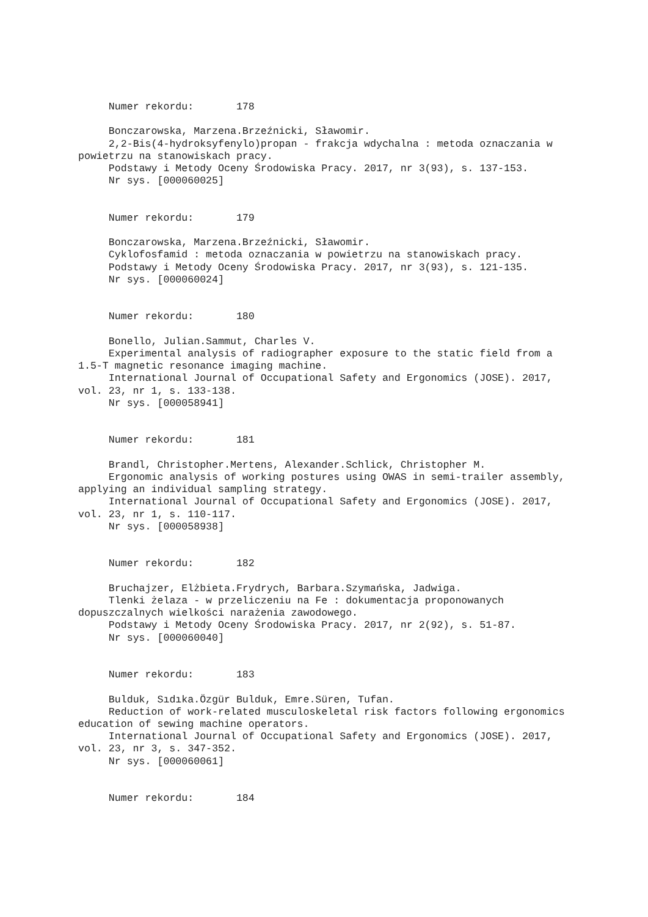Numer rekordu: 178
Bonczarowska, Marzena.Brzeźnicki, Sławomir.
2,2-Bis(4-hydroksyfenylo)propan - frakcja wdychalna : metoda oznaczania w powietrzu na stanowiskach pracy.
Podstawy i Metody Oceny Środowiska Pracy. 2017, nr 3(93), s. 137-153.
Nr sys. [000060025]
Numer rekordu: 179
Bonczarowska, Marzena.Brzeźnicki, Sławomir.
Cyklofosfamid : metoda oznaczania w powietrzu na stanowiskach pracy.
Podstawy i Metody Oceny Środowiska Pracy. 2017, nr 3(93), s. 121-135.
Nr sys. [000060024]
Numer rekordu: 180
Bonello, Julian.Sammut, Charles V.
Experimental analysis of radiographer exposure to the static field from a 1.5-T magnetic resonance imaging machine.
International Journal of Occupational Safety and Ergonomics (JOSE). 2017, vol. 23, nr 1, s. 133-138.
Nr sys. [000058941]
Numer rekordu: 181
Brandl, Christopher.Mertens, Alexander.Schlick, Christopher M.
Ergonomic analysis of working postures using OWAS in semi-trailer assembly, applying an individual sampling strategy.
International Journal of Occupational Safety and Ergonomics (JOSE). 2017, vol. 23, nr 1, s. 110-117.
Nr sys. [000058938]
Numer rekordu: 182
Bruchajzer, Elżbieta.Frydrych, Barbara.Szymańska, Jadwiga.
Tlenki żelaza - w przeliczeniu na Fe : dokumentacja proponowanych dopuszczalnych wielkości narażenia zawodowego.
Podstawy i Metody Oceny Środowiska Pracy. 2017, nr 2(92), s. 51-87.
Nr sys. [000060040]
Numer rekordu: 183
Bulduk, Sıdıka.Özgür Bulduk, Emre.Süren, Tufan.
Reduction of work-related musculoskeletal risk factors following ergonomics education of sewing machine operators.
International Journal of Occupational Safety and Ergonomics (JOSE). 2017, vol. 23, nr 3, s. 347-352.
Nr sys. [000060061]
Numer rekordu: 184